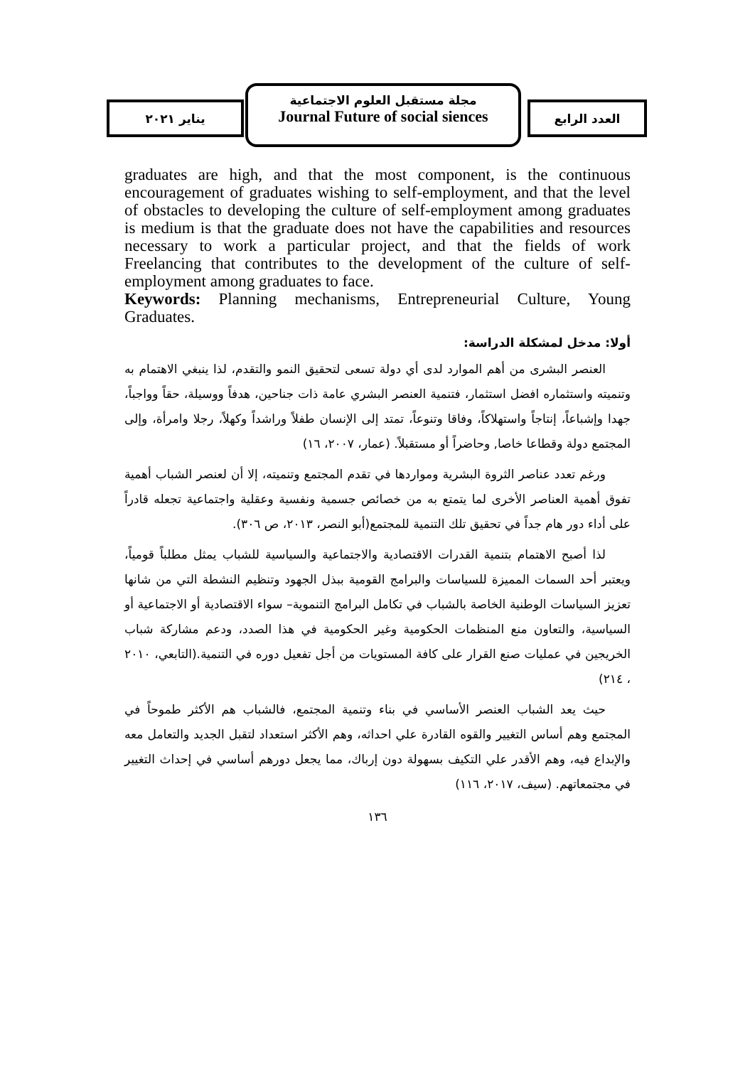العدد الرابع
مجلة مستقبل العلوم الاجتماعية
Journal Future of social siences
يناير ٢٠٢١
graduates are high, and that the most component, is the continuous encouragement of graduates wishing to self-employment, and that the level of obstacles to developing the culture of self-employment among graduates is medium is that the graduate does not have the capabilities and resources necessary to work a particular project, and that the fields of work Freelancing that contributes to the development of the culture of self-employment among graduates to face.
Keywords: Planning mechanisms, Entrepreneurial Culture, Young Graduates.
أولا: مدخل لمشكلة الدراسة:
العنصر البشرى من أهم الموارد لدى أي دولة تسعى لتحقيق النمو والتقدم، لذا ينبغي الاهتمام به وتنميته واستثماره افضل استثمار، فتنمية العنصر البشري عامة ذات جناحين، هدفاً ووسيلة، حقاً وواجباً، جهدا وإشباعاً، إنتاجاً واستهلاكاً، وفاقا وتنوعاً، تمتد إلى الإنسان طفلاً وراشداً وكهلاً، رجلا وامرأة، وإلى المجتمع دولة وقطاعا خاصا, وحاضراً أو مستقبلاً. (عمار، ٢٠٠٧، ١٦)
ورغم تعدد عناصر الثروة البشرية ومواردها في تقدم المجتمع وتنميته، إلا أن لعنصر الشباب أهمية تفوق أهمية العناصر الأخرى لما يتمتع به من خصائص جسمية ونفسية وعقلية واجتماعية تجعله قادراً على أداء دور هام جداً في تحقيق تلك التنمية للمجتمع(أبو النصر، ٢٠١٣، ص ٣٠٦).
لذا أصبح الاهتمام بتنمية القدرات الاقتصادية والاجتماعية والسياسية للشباب يمثل مطلباً قومياً، ويعتبر أحد السمات المميزة للسياسات والبرامج القومية ببذل الجهود وتنظيم النشطة التي من شانها تعزيز السياسات الوطنية الخاصة بالشباب في تكامل البرامج التنموية– سواء الاقتصادية أو الاجتماعية أو السياسية، والتعاون منع المنظمات الحكومية وغير الحكومية في هذا الصدد، ودعم مشاركة شباب الخريجين في عمليات صنع القرار على كافة المستويات من أجل تفعيل دوره في التنمية.(التابعي، ٢٠١٠ ، ٢١٤)
حيث يعد الشباب العنصر الأساسي في بناء وتنمية المجتمع، فالشباب هم الأكثر طموحاً في المجتمع وهم أساس التغيير والقوه القادرة علي احداثه، وهم الأكثر استعداد لتقبل الجديد والتعامل معه والإبداع فيه، وهم الأقدر علي التكيف بسهولة دون إرباك، مما يجعل دورهم أساسي في إحداث التغيير في مجتمعاتهم. (سيف، ٢٠١٧، ١١٦)
١٣٦